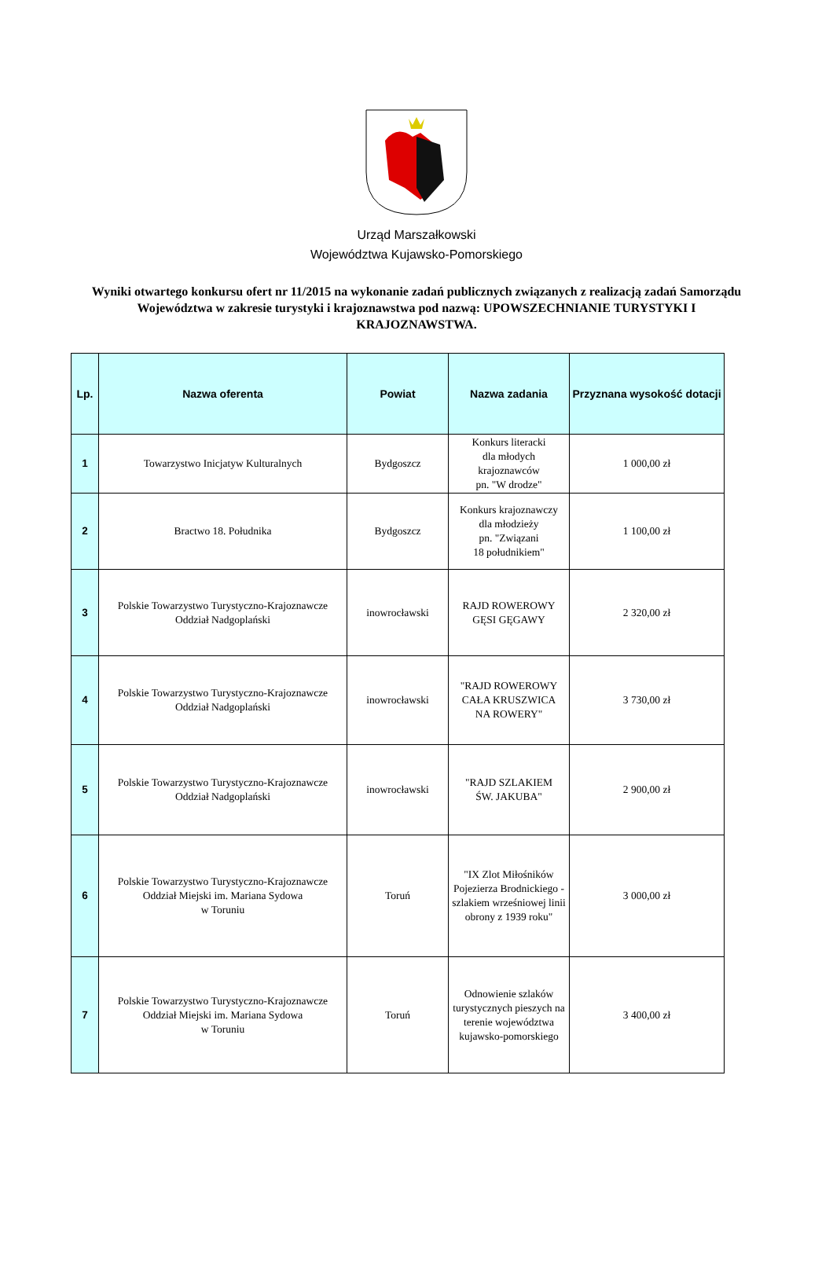Urząd Marszałkowski
Województwa Kujawsko-Pomorskiego
Wyniki otwartego konkursu ofert nr 11/2015 na wykonanie zadań publicznych związanych z realizacją zadań Samorządu Województwa w zakresie turystyki i krajoznawstwa pod nazwą: UPOWSZECHNIANIE TURYSTYKI I KRAJOZNAWSTWA.
| Lp. | Nazwa oferenta | Powiat | Nazwa zadania | Przyznana wysokość dotacji |
| --- | --- | --- | --- | --- |
| 1 | Towarzystwo Inicjatyw Kulturalnych | Bydgoszcz | Konkurs literacki dla młodych krajoznawców pn. "W drodze" | 1 000,00 zł |
| 2 | Bractwo 18. Południka | Bydgoszcz | Konkurs krajoznawczy dla młodzieży pn. "Związani 18 południkiem" | 1 100,00 zł |
| 3 | Polskie Towarzystwo Turystyczno-Krajoznawcze Oddział Nadgoplański | inowrocławski | RAJD ROWEROWY GĘSI GĘGAWY | 2 320,00 zł |
| 4 | Polskie Towarzystwo Turystyczno-Krajoznawcze Oddział Nadgoplański | inowrocławski | "RAJD ROWEROWY CAŁA KRUSZWICA NA ROWERY" | 3 730,00 zł |
| 5 | Polskie Towarzystwo Turystyczno-Krajoznawcze Oddział Nadgoplański | inowrocławski | "RAJD SZLAKIEM ŚW. JAKUBA" | 2 900,00 zł |
| 6 | Polskie Towarzystwo Turystyczno-Krajoznawcze Oddział Miejski im. Mariana Sydowa w Toruniu | Toruń | "IX Zlot Miłośników Pojezierza Brodnickiego - szlakiem wrześniowej linii obrony z 1939 roku" | 3 000,00 zł |
| 7 | Polskie Towarzystwo Turystyczno-Krajoznawcze Oddział Miejski im. Mariana Sydowa w Toruniu | Toruń | Odnowienie szlaków turystycznych pieszych na terenie województwa kujawsko-pomorskiego | 3 400,00 zł |